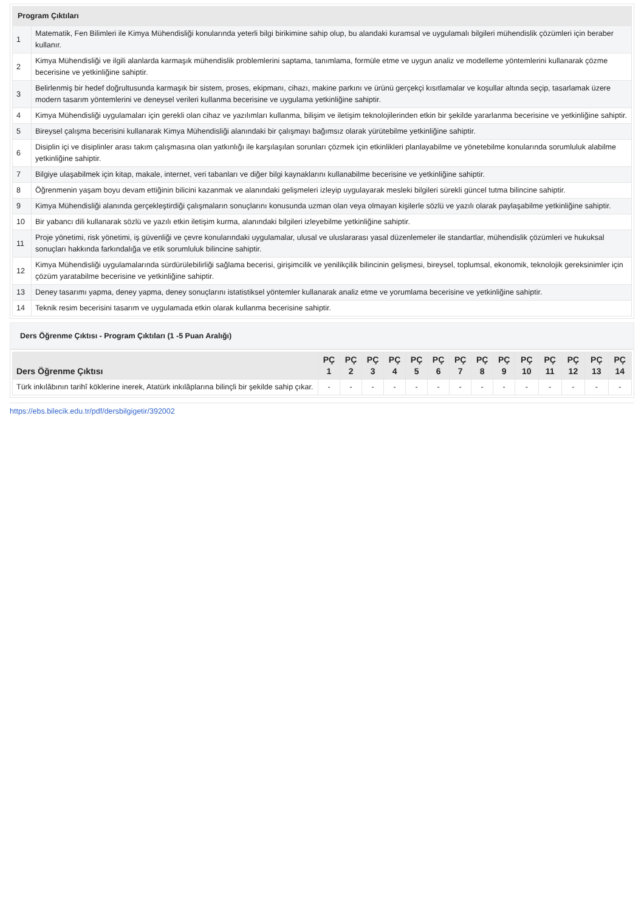| Program Çıktıları | |
| --- | --- |
| 1 | Matematik, Fen Bilimleri ile Kimya Mühendisliği konularında yeterli bilgi birikimine sahip olup, bu alandaki kuramsal ve uygulamalı bilgileri mühendislik çözümleri için beraber kullanır. |
| 2 | Kimya Mühendisliği ve ilgili alanlarda karmaşık mühendislik problemlerini saptama, tanımlama, formüle etme ve uygun analiz ve modelleme yöntemlerini kullanarak çözme becerisine ve yetkinliğine sahiptir. |
| 3 | Belirlenmiş bir hedef doğrultusunda karmaşık bir sistem, proses, ekipmanı, cihazı, makine parkını ve ürünü gerçekçi kısıtlamalar ve koşullar altında seçip, tasarlamak üzere modern tasarım yöntemlerini ve deneysel verileri kullanma becerisine ve uygulama yetkinliğine sahiptir. |
| 4 | Kimya Mühendisliği uygulamaları için gerekli olan cihaz ve yazılımları kullanma, bilişim ve iletişim teknolojilerinden etkin bir şekilde yararlanma becerisine ve yetkinliğine sahiptir. |
| 5 | Bireysel çalışma becerisini kullanarak Kimya Mühendisliği alanındaki bir çalışmayı bağımsız olarak yürütebilme yetkinliğine sahiptir. |
| 6 | Disiplin içi ve disiplinler arası takım çalışmasına olan yatkınlığı ile karşılaşılan sorunları çözmek için etkinlikleri planlayabilme ve yönetebilme konularında sorumluluk alabilme yetkinliğine sahiptir. |
| 7 | Bilgiye ulaşabilmek için kitap, makale, internet, veri tabanları ve diğer bilgi kaynaklarını kullanabilme becerisine ve yetkinliğine sahiptir. |
| 8 | Öğrenmenin yaşam boyu devam ettiğinin bilicini kazanmak ve alanındaki gelişmeleri izleyip uygulayarak mesleki bilgileri sürekli güncel tutma bilincine sahiptir. |
| 9 | Kimya Mühendisliği alanında gerçekleştirdiği çalışmaların sonuçlarını konusunda uzman olan veya olmayan kişilerle sözlü ve yazılı olarak paylaşabilme yetkinliğine sahiptir. |
| 10 | Bir yabancı dili kullanarak sözlü ve yazılı etkin iletişim kurma, alanındaki bilgileri izleyebilme yetkinliğine sahiptir. |
| 11 | Proje yönetimi, risk yönetimi, iş güvenliği ve çevre konularındaki uygulamalar, ulusal ve uluslararası yasal düzenlemeler ile standartlar, mühendislik çözümleri ve hukuksal sonuçları hakkında farkındalığa ve etik sorumluluk bilincine sahiptir. |
| 12 | Kimya Mühendisliği uygulamalarında sürdürülebilirliği sağlama becerisi, girişimcilik ve yenilikçilik bilincinin gelişmesi, bireysel, toplumsal, ekonomik, teknolojik gereksinimler için çözüm yaratabilme becerisine ve yetkinliğine sahiptir. |
| 13 | Deney tasarımı yapma, deney yapma, deney sonuçlarını istatistiksel yöntemler kullanarak analiz etme ve yorumlama becerisine ve yetkinliğine sahiptir. |
| 14 | Teknik resim becerisini tasarım ve uygulamada etkin olarak kullanma becerisine sahiptir. |
Ders Öğrenme Çıktısı - Program Çıktıları (1 -5 Puan Aralığı)
| Ders Öğrenme Çıktısı | PÇ 1 | PÇ 2 | PÇ 3 | PÇ 4 | PÇ 5 | PÇ 6 | PÇ 7 | PÇ 8 | PÇ 9 | PÇ 10 | PÇ 11 | PÇ 12 | PÇ 13 | PÇ 14 |
| --- | --- | --- | --- | --- | --- | --- | --- | --- | --- | --- | --- | --- | --- | --- |
| Türk inkılâbının tarihî köklerine inerek, Atatürk inkılâplarına bilinçli bir şekilde sahip çıkar. | - | - | - | - | - | - | - | - | - | - | - | - | - | - |
https://ebs.bilecik.edu.tr/pdf/dersbilgigetir/392002